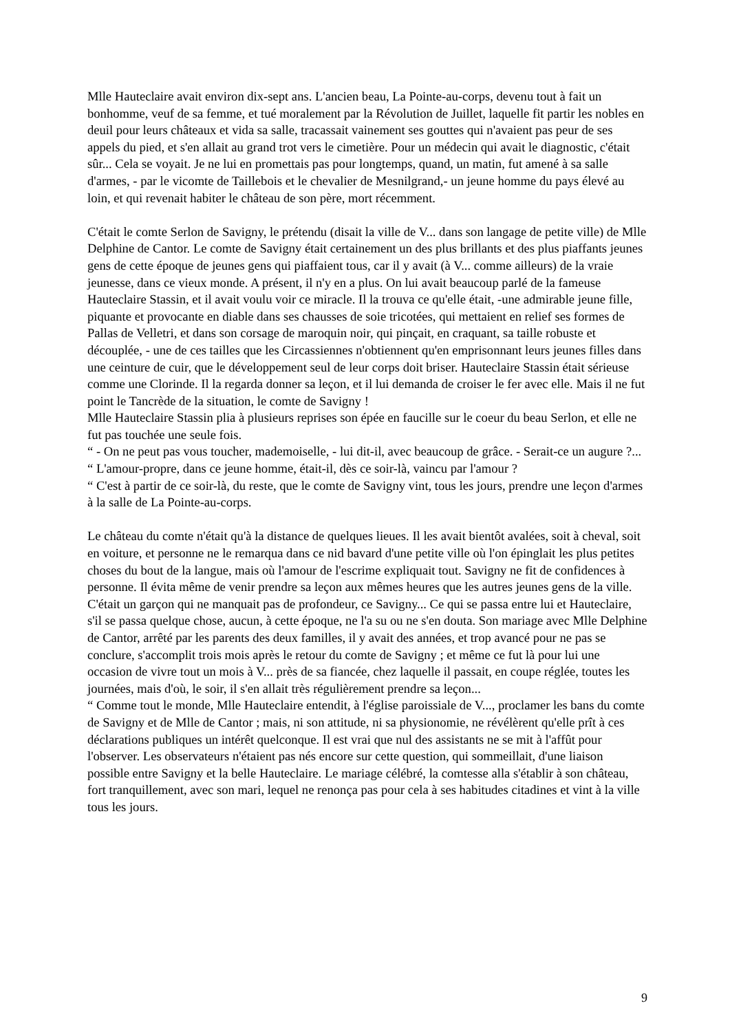Mlle Hauteclaire avait environ dix-sept ans. L'ancien beau, La Pointe-au-corps, devenu tout à fait un bonhomme, veuf de sa femme, et tué moralement par la Révolution de Juillet, laquelle fit partir les nobles en deuil pour leurs châteaux et vida sa salle, tracassait vainement ses gouttes qui n'avaient pas peur de ses appels du pied, et s'en allait au grand trot vers le cimetière. Pour un médecin qui avait le diagnostic, c'était sûr... Cela se voyait. Je ne lui en promettais pas pour longtemps, quand, un matin, fut amené à sa salle d'armes, - par le vicomte de Taillebois et le chevalier de Mesnilgrand,- un jeune homme du pays élevé au loin, et qui revenait habiter le château de son père, mort récemment.
C'était le comte Serlon de Savigny, le prétendu (disait la ville de V... dans son langage de petite ville) de Mlle Delphine de Cantor. Le comte de Savigny était certainement un des plus brillants et des plus piaffants jeunes gens de cette époque de jeunes gens qui piaffaient tous, car il y avait (à V... comme ailleurs) de la vraie jeunesse, dans ce vieux monde. A présent, il n'y en a plus. On lui avait beaucoup parlé de la fameuse Hauteclaire Stassin, et il avait voulu voir ce miracle. Il la trouva ce qu'elle était, -une admirable jeune fille, piquante et provocante en diable dans ses chausses de soie tricotées, qui mettaient en relief ses formes de Pallas de Velletri, et dans son corsage de maroquin noir, qui pinçait, en craquant, sa taille robuste et découplée, - une de ces tailles que les Circassiennes n'obtiennent qu'en emprisonnant leurs jeunes filles dans une ceinture de cuir, que le développement seul de leur corps doit briser. Hauteclaire Stassin était sérieuse comme une Clorinde. Il la regarda donner sa leçon, et il lui demanda de croiser le fer avec elle. Mais il ne fut point le Tancrède de la situation, le comte de Savigny !
Mlle Hauteclaire Stassin plia à plusieurs reprises son épée en faucille sur le coeur du beau Serlon, et elle ne fut pas touchée une seule fois.
“ - On ne peut pas vous toucher, mademoiselle, - lui dit-il, avec beaucoup de grâce. - Serait-ce un augure ?...
“ L'amour-propre, dans ce jeune homme, était-il, dès ce soir-là, vaincu par l'amour ?
“ C'est à partir de ce soir-là, du reste, que le comte de Savigny vint, tous les jours, prendre une leçon d'armes à la salle de La Pointe-au-corps.
Le château du comte n'était qu'à la distance de quelques lieues. Il les avait bientôt avalées, soit à cheval, soit en voiture, et personne ne le remarqua dans ce nid bavard d'une petite ville où l'on épinglait les plus petites choses du bout de la langue, mais où l'amour de l'escrime expliquait tout. Savigny ne fit de confidences à personne. Il évita même de venir prendre sa leçon aux mêmes heures que les autres jeunes gens de la ville. C'était un garçon qui ne manquait pas de profondeur, ce Savigny... Ce qui se passa entre lui et Hauteclaire, s'il se passa quelque chose, aucun, à cette époque, ne l'a su ou ne s'en douta. Son mariage avec Mlle Delphine de Cantor, arrêté par les parents des deux familles, il y avait des années, et trop avancé pour ne pas se conclure, s'accomplit trois mois après le retour du comte de Savigny ; et même ce fut là pour lui une occasion de vivre tout un mois à V... près de sa fiancée, chez laquelle il passait, en coupe réglée, toutes les journées, mais d'où, le soir, il s'en allait très régulièrement prendre sa leçon...
“ Comme tout le monde, Mlle Hauteclaire entendit, à l'église paroissiale de V..., proclamer les bans du comte de Savigny et de Mlle de Cantor ; mais, ni son attitude, ni sa physionomie, ne révélèrent qu'elle prît à ces déclarations publiques un intérêt quelconque. Il est vrai que nul des assistants ne se mit à l'affût pour l'observer. Les observateurs n'étaient pas nés encore sur cette question, qui sommeillait, d'une liaison possible entre Savigny et la belle Hauteclaire. Le mariage célébré, la comtesse alla s'établir à son château, fort tranquillement, avec son mari, lequel ne renonça pas pour cela à ses habitudes citadines et vint à la ville tous les jours.
9